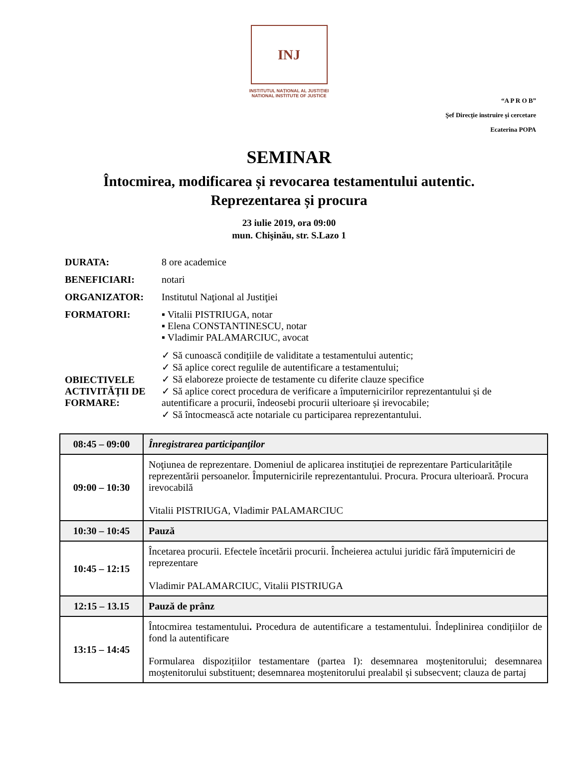INJ
INSTITUTUL NAȚIONAL AL JUSTIȚIEI
NATIONAL INSTITUTE OF JUSTICE
“A P R O B”
Şef Direcție instruire și cercetare
Ecaterina POPA
SEMINAR
Întocmirea, modificarea și revocarea testamentului autentic.
Reprezentarea și procura
23 iulie 2019, ora 09:00
mun. Chişinău, str. S.Lazo 1
DURATA: 8 ore academice
BENEFICIARI: notari
ORGANIZATOR: Institutul Naţional al Justiţiei
FORMATORI: ▪ Vitalii PISTRIUGA, notar
▪ Elena CONSTANTINESCU, notar
▪ Vladimir PALAMARCIUC, avocat
OBIECTIVELE ACTIVITĂȚII DE FORMARE:
✓ Să cunoască condițiile de validitate a testamentului autentic;
✓ Să aplice corect regulile de autentificare a testamentului;
✓ Să elaboreze proiecte de testamente cu diferite clauze specifice
✓ Să aplice corect procedura de verificare a împuternicirilor reprezentantului și de autentificare a procurii, îndeosebi procurii ulterioare și irevocabile;
✓ Să întocmească acte notariale cu participarea reprezentantului.
| 08:45 – 09:00 | Înregistrarea participanţilor |
| 09:00 – 10:30 | Noţiunea de reprezentare. Domeniul de aplicarea instituţiei de reprezentare Particularitățile reprezentării persoanelor. Împuternicirile reprezentantului. Procura. Procura ulterioară. Procura irevocabilă Vitalii PISTRIUGA, Vladimir PALAMARCIUC |
| 10:30 – 10:45 | Pauză |
| 10:45 – 12:15 | Încetarea procurii. Efectele încetării procurii. Încheierea actului juridic fără împuterniciri de reprezentare Vladimir PALAMARCIUC, Vitalii PISTRIUGA |
| 12:15 – 13.15 | Pauză de prânz |
| 13:15 – 14:45 | Întocmirea testamentului . Procedura de autentificare a testamentului. Îndeplinirea condițiilor de fond la autentificare Formularea dispozițiilor testamentare (partea I): desemnarea moştenitorului; desemnarea moştenitorului substituent; desemnarea moştenitorului prealabil și subsecvent; clauza de partaj |